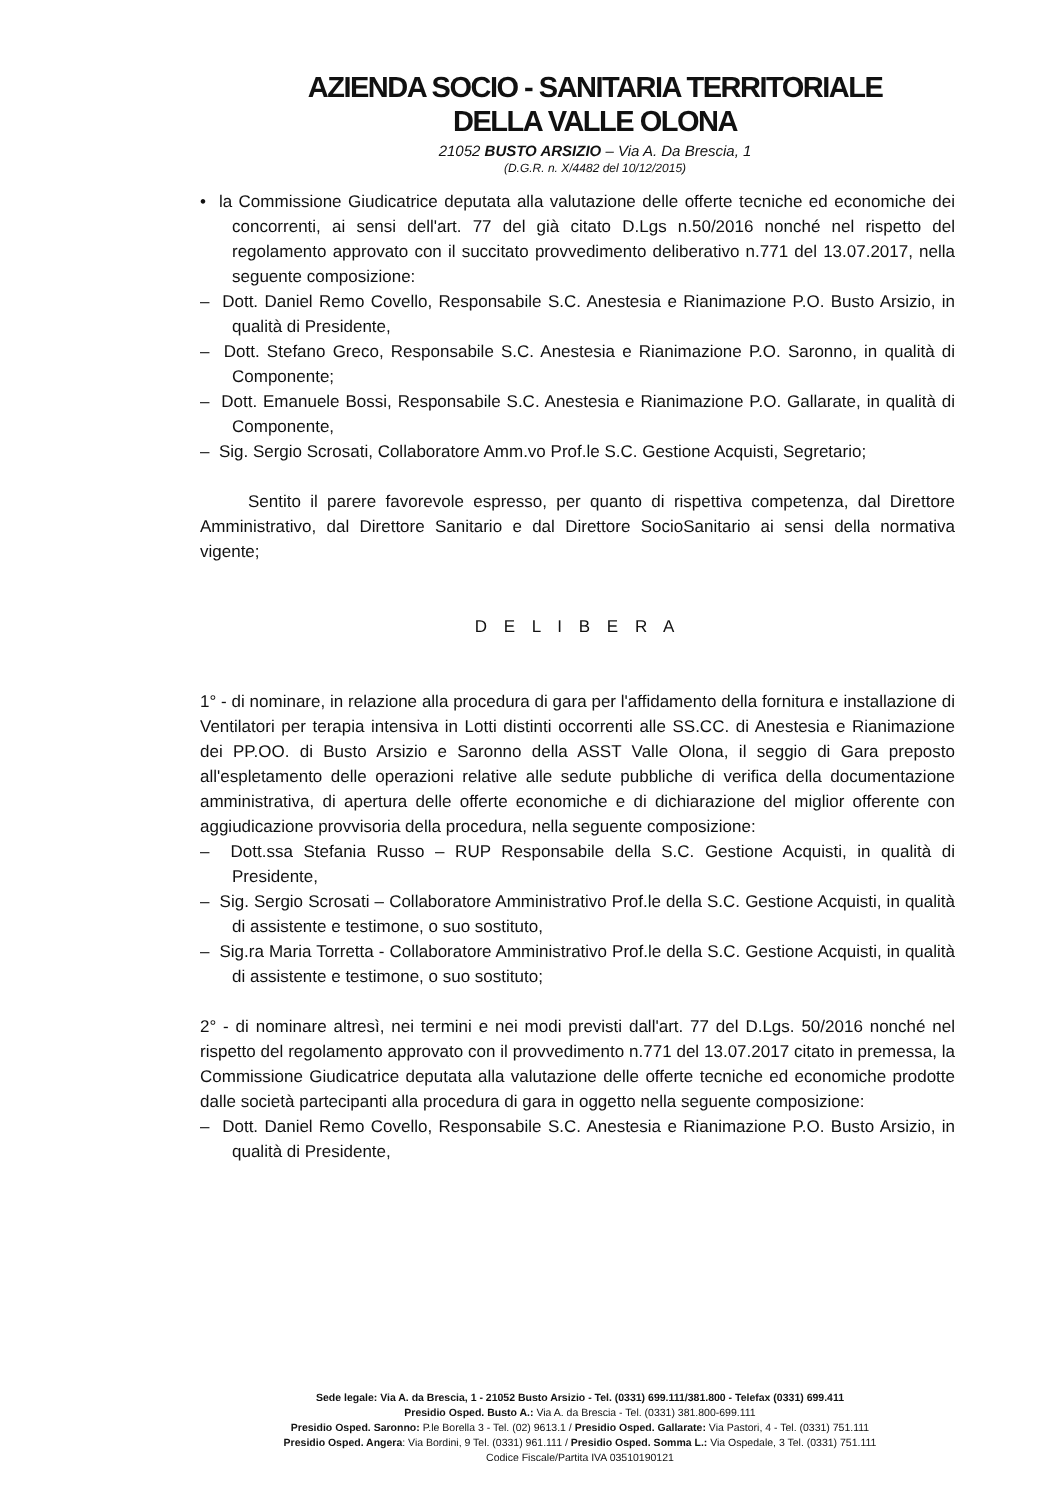AZIENDA SOCIO - SANITARIA TERRITORIALE
DELLA VALLE OLONA
21052 BUSTO ARSIZIO – Via A. Da Brescia, 1
(D.G.R. n. X/4482 del 10/12/2015)
• la Commissione Giudicatrice deputata alla valutazione delle offerte tecniche ed economiche dei concorrenti, ai sensi dell'art. 77 del già citato D.Lgs n.50/2016 nonché nel rispetto del regolamento approvato con il succitato provvedimento deliberativo n.771 del 13.07.2017, nella seguente composizione:
– Dott. Daniel Remo Covello, Responsabile S.C. Anestesia e Rianimazione P.O. Busto Arsizio, in qualità di Presidente,
– Dott. Stefano Greco, Responsabile S.C. Anestesia e Rianimazione P.O. Saronno, in qualità di Componente;
– Dott. Emanuele Bossi, Responsabile S.C. Anestesia e Rianimazione P.O. Gallarate, in qualità di Componente,
– Sig. Sergio Scrosati, Collaboratore Amm.vo Prof.le S.C. Gestione Acquisti, Segretario;
Sentito il parere favorevole espresso, per quanto di rispettiva competenza, dal Direttore Amministrativo, dal Direttore Sanitario e dal Direttore SocioSanitario ai sensi della normativa vigente;
D E L I B E R A
1° - di nominare, in relazione alla procedura di gara per l'affidamento della fornitura e installazione di Ventilatori per terapia intensiva in Lotti distinti occorrenti alle SS.CC. di Anestesia e Rianimazione dei PP.OO. di Busto Arsizio e Saronno della ASST Valle Olona, il seggio di Gara preposto all'espletamento delle operazioni relative alle sedute pubbliche di verifica della documentazione amministrativa, di apertura delle offerte economiche e di dichiarazione del miglior offerente con aggiudicazione provvisoria della procedura, nella seguente composizione:
– Dott.ssa Stefania Russo – RUP Responsabile della S.C. Gestione Acquisti, in qualità di Presidente,
– Sig. Sergio Scrosati – Collaboratore Amministrativo Prof.le della S.C. Gestione Acquisti, in qualità di assistente e testimone, o suo sostituto,
– Sig.ra Maria Torretta - Collaboratore Amministrativo Prof.le della S.C. Gestione Acquisti, in qualità di assistente e testimone, o suo sostituto;
2° - di nominare altresì, nei termini e nei modi previsti dall'art. 77 del D.Lgs. 50/2016 nonché nel rispetto del regolamento approvato con il provvedimento n.771 del 13.07.2017 citato in premessa, la Commissione Giudicatrice deputata alla valutazione delle offerte tecniche ed economiche prodotte dalle società partecipanti alla procedura di gara in oggetto nella seguente composizione:
– Dott. Daniel Remo Covello, Responsabile S.C. Anestesia e Rianimazione P.O. Busto Arsizio, in qualità di Presidente,
Sede legale: Via A. da Brescia, 1 - 21052 Busto Arsizio - Tel. (0331) 699.111/381.800 - Telefax (0331) 699.411
Presidio Osped. Busto A.: Via A. da Brescia - Tel. (0331) 381.800-699.111
Presidio Osped. Saronno: P.le Borella 3 - Tel. (02) 9613.1 / Presidio Osped. Gallarate: Via Pastori, 4 - Tel. (0331) 751.111
Presidio Osped. Angera: Via Bordini, 9 Tel. (0331) 961.111 / Presidio Osped. Somma L.: Via Ospedale, 3 Tel. (0331) 751.111
Codice Fiscale/Partita IVA 03510190121